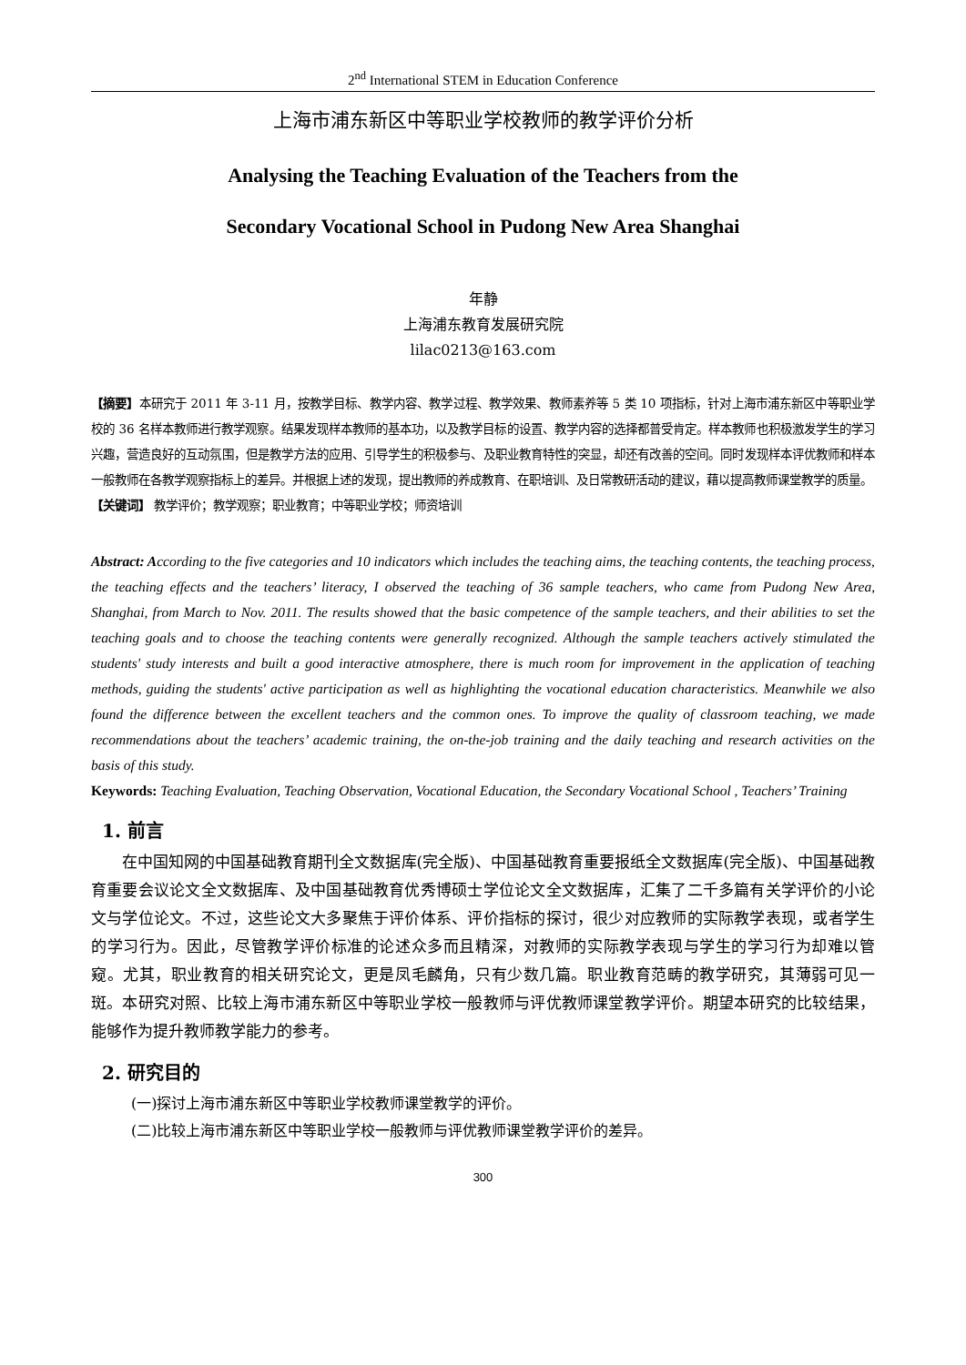2<sup>nd</sup> International STEM in Education Conference
上海市浦东新区中等职业学校教师的教学评价分析
Analysing the Teaching Evaluation of the Teachers from the
Secondary Vocational School in Pudong New Area Shanghai
年静
上海浦东教育发展研究院
lilac0213@163.com
【摘要】本研究于 2011 年 3-11 月，按教学目标、教学内容、教学过程、教学效果、教师素养等 5 类 10 项指标，针对上海市浦东新区中等职业学校的 36 名样本教师进行教学观察。结果发现样本教师的基本功，以及教学目标的设置、教学内容的选择都普受肯定。样本教师也积极激发学生的学习兴趣，营造良好的互动氛围，但是教学方法的应用、引导学生的积极参与、及职业教育特性的突显，却还有改善的空间。同时发现样本评优教师和样本一般教师在各教学观察指标上的差异。并根据上述的发现，提出教师的养成教育、在职培训、及日常教研活动的建议，藉以提高教师课堂教学的质量。
【关键词】 教学评价；教学观察；职业教育；中等职业学校；师资培训
Abstract: According to the five categories and 10 indicators which includes the teaching aims, the teaching contents, the teaching process, the teaching effects and the teachers’ literacy, I observed the teaching of 36 sample teachers, who came from Pudong New Area, Shanghai, from March to Nov. 2011. The results showed that the basic competence of the sample teachers, and their abilities to set the teaching goals and to choose the teaching contents were generally recognized. Although the sample teachers actively stimulated the students' study interests and built a good interactive atmosphere, there is much room for improvement in the application of teaching methods, guiding the students' active participation as well as highlighting the vocational education characteristics. Meanwhile we also found the difference between the excellent teachers and the common ones. To improve the quality of classroom teaching, we made recommendations about the teachers’ academic training, the on-the-job training and the daily teaching and research activities on the basis of this study.
Keywords: Teaching Evaluation, Teaching Observation, Vocational Education, the Secondary Vocational School , Teachers’ Training
1. 前言
在中国知网的中国基础教育期刊全文数据库(完全版)、中国基础教育重要报纸全文数据库(完全版)、中国基础教育重要会议论文全文数据库、及中国基础教育优秀博硕士学位论文全文数据库，汇集了二千多篇有关学评价的小论文与学位论文。不过，这些论文大多聚焦于评价体系、评价指标的探讨，很少对应教师的实际教学表现，或者学生的学习行为。因此，尽管教学评价标准的论述众多而且精深，对教师的实际教学表现与学生的学习行为却难以管窥。尤其，职业教育的相关研究论文，更是凤毛麟角，只有少数几篇。职业教育范畴的教学研究，其薄弱可见一斑。本研究对照、比较上海市浦东新区中等职业学校一般教师与评优教师课堂教学评价。期望本研究的比较结果，能够作为提升教师教学能力的参考。
2. 研究目的
(一)探讨上海市浦东新区中等职业学校教师课堂教学的评价。
(二)比较上海市浦东新区中等职业学校一般教师与评优教师课堂教学评价的差异。
300